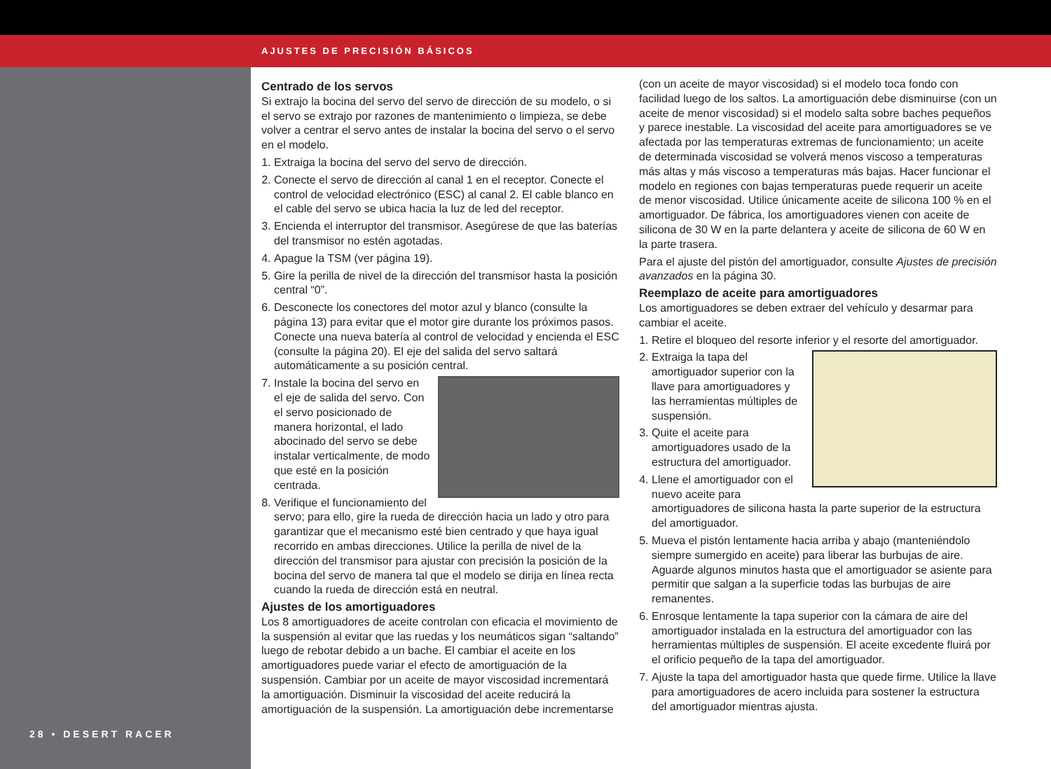AJUSTES DE PRECISIÓN BÁSICOS
28 • DESERT RACER
Centrado de los servos
Si extrajo la bocina del servo del servo de dirección de su modelo, o si el servo se extrajo por razones de mantenimiento o limpieza, se debe volver a centrar el servo antes de instalar la bocina del servo o el servo en el modelo.
1. Extraiga la bocina del servo del servo de dirección.
2. Conecte el servo de dirección al canal 1 en el receptor. Conecte el control de velocidad electrónico (ESC) al canal 2. El cable blanco en el cable del servo se ubica hacia la luz de led del receptor.
3. Encienda el interruptor del transmisor. Asegúrese de que las baterías del transmisor no estén agotadas.
4. Apague la TSM (ver página 19).
5. Gire la perilla de nivel de la dirección del transmisor hasta la posición central “0”.
6. Desconecte los conectores del motor azul y blanco (consulte la página 13) para evitar que el motor gire durante los próximos pasos. Conecte una nueva batería al control de velocidad y encienda el ESC (consulte la página 20). El eje del salida del servo saltará automáticamente a su posición central.
7. Instale la bocina del servo en el eje de salida del servo. Con el servo posicionado de manera horizontal, el lado abocinado del servo se debe instalar verticalmente, de modo que esté en la posición centrada.
8. Verifique el funcionamiento del servo; para ello, gire la rueda de dirección hacia un lado y otro para garantizar que el mecanismo esté bien centrado y que haya igual recorrido en ambas direcciones. Utilice la perilla de nivel de la dirección del transmisor para ajustar con precisión la posición de la bocina del servo de manera tal que el modelo se dirija en línea recta cuando la rueda de dirección está en neutral.
Ajustes de los amortiguadores
Los 8 amortiguadores de aceite controlan con eficacia el movimiento de la suspensión al evitar que las ruedas y los neumáticos sigan “saltando” luego de rebotar debido a un bache. El cambiar el aceite en los amortiguadores puede variar el efecto de amortiguación de la suspensión. Cambiar por un aceite de mayor viscosidad incrementará la amortiguación. Disminuir la viscosidad del aceite reducirá la amortiguación de la suspensión. La amortiguación debe incrementarse
(con un aceite de mayor viscosidad) si el modelo toca fondo con facilidad luego de los saltos. La amortiguación debe disminuirse (con un aceite de menor viscosidad) si el modelo salta sobre baches pequeños y parece inestable. La viscosidad del aceite para amortiguadores se ve afectada por las temperaturas extremas de funcionamiento; un aceite de determinada viscosidad se volverá menos viscoso a temperaturas más altas y más viscoso a temperaturas más bajas. Hacer funcionar el modelo en regiones con bajas temperaturas puede requerir un aceite de menor viscosidad. Utilice únicamente aceite de silicona 100 % en el amortiguador. De fábrica, los amortiguadores vienen con aceite de silicona de 30 W en la parte delantera y aceite de silicona de 60 W en la parte trasera.
Para el ajuste del pistón del amortiguador, consulte Ajustes de precisión avanzados en la página 30.
Reemplazo de aceite para amortiguadores
Los amortiguadores se deben extraer del vehículo y desarmar para cambiar el aceite.
1. Retire el bloqueo del resorte inferior y el resorte del amortiguador.
2. Extraiga la tapa del amortiguador superior con la llave para amortiguadores y las herramientas múltiples de suspensión.
3. Quite el aceite para amortiguadores usado de la estructura del amortiguador.
4. Llene el amortiguador con el nuevo aceite para amortiguadores de silicona hasta la parte superior de la estructura del amortiguador.
5. Mueva el pistón lentamente hacia arriba y abajo (manteniéndolo siempre sumergido en aceite) para liberar las burbujas de aire. Aguarde algunos minutos hasta que el amortiguador se asiente para permitir que salgan a la superficie todas las burbujas de aire remanentes.
6. Enrosque lentamente la tapa superior con la cámara de aire del amortiguador instalada en la estructura del amortiguador con las herramientas múltiples de suspensión. El aceite excedente fluirá por el orificio pequeño de la tapa del amortiguador.
7. Ajuste la tapa del amortiguador hasta que quede firme. Utilice la llave para amortiguadores de acero incluida para sostener la estructura del amortiguador mientras ajusta.